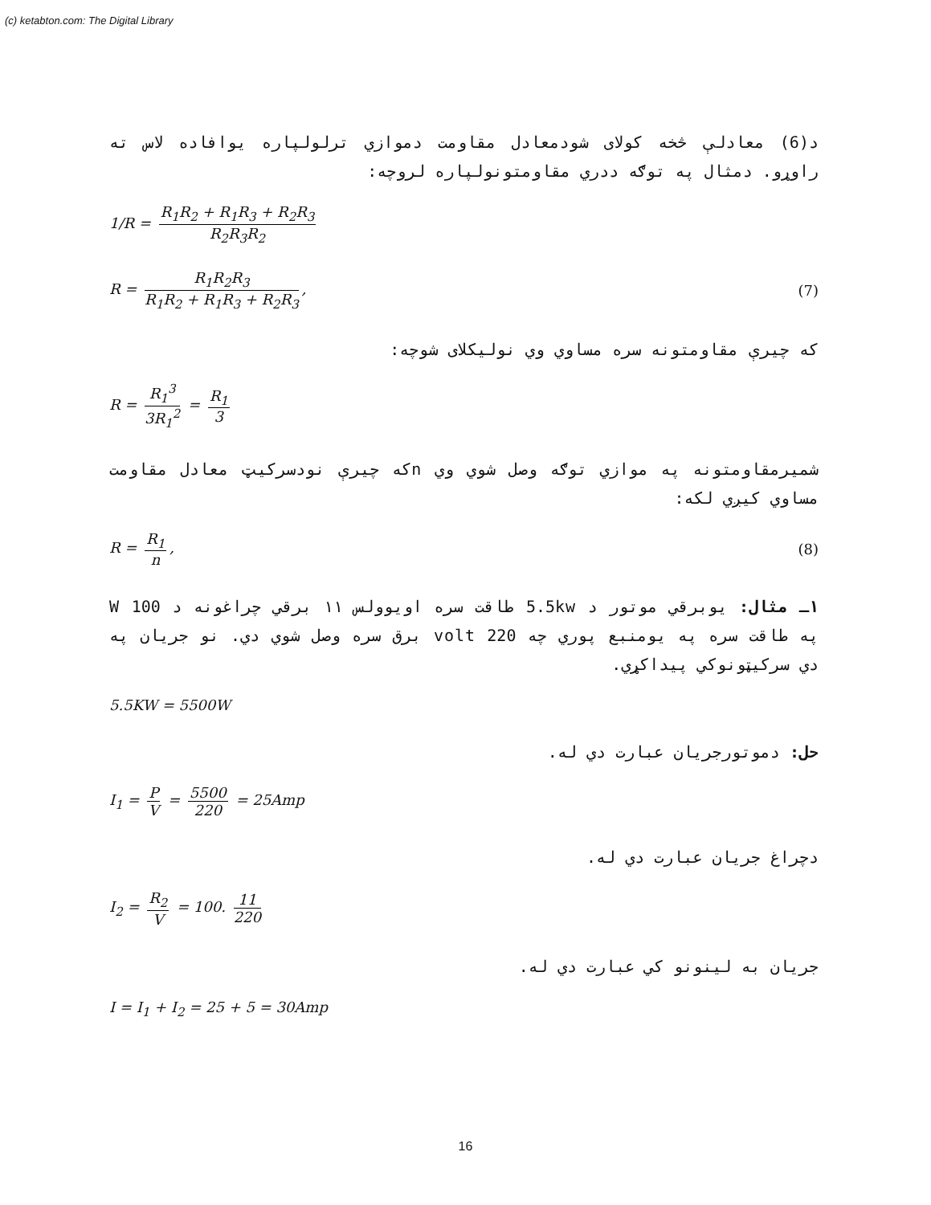(c) ketabton.com: The Digital Library
د(6) معادلې څخه کولای شودمعادل مقاومت دموازي ترلولپاره يوافاده لاس ته راوړو. دمثال په توګه ددري مقاومتونولپاره لروچه:
1/R = R<sub>1</sub>R<sub>2</sub> + R<sub>1</sub>R<sub>3</sub> + R<sub>2</sub>R<sub>3</sub> R<sub>2</sub>R<sub>3</sub>R<sub>2</sub>
R = R<sub>1</sub>R<sub>2</sub>R<sub>3</sub> R<sub>1</sub>R<sub>2</sub> + R<sub>1</sub>R<sub>3</sub> + R<sub>2</sub>R<sub>3</sub>, (7)
که چيرې مقاومتونه سره مساوي وي نوليکلای شوچه:
R = R<sub>1</sub><sup>3</sup> 3R<sub>1</sub><sup>2</sup> = R<sub>1</sub> 3
شميرمقاومتونه په موازي توګه وصل شوي وي nکه چيرې نودسرکيټ معادل مقاومت مساوي کيږي لکه:
R = R<sub>1</sub> n, (8)
۱ـ مثال: يوبرقي موتور د 5.5kw طاقت سره اويوولس ۱۱ برقي چراغونه د 100 W په طاقت سره په يومنبع پوري چه 220 volt برق سره وصل شوي دي. نو جريان په دي سرکيټونوکي پيداکړي.
5.5KW = 5500W
حل: دموتورجريان عبارت دي له.
I<sub>1</sub> = P V = 5500 220 = 25Amp
دچراغ جريان عبارت دي له.
I<sub>2</sub> = R<sub>2</sub> V = 100. 11 220
جريان به لينونو کي عبارت دي له.
I = I<sub>1</sub> + I<sub>2</sub> = 25 + 5 = 30Amp
16